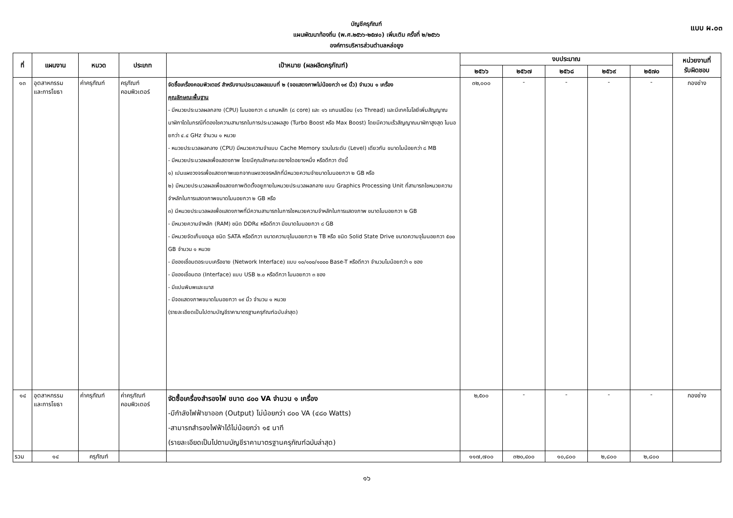แบบ ผ.๐๓
บัญชีครุภัณฑ์
แผนพัฒนาท้องถิ่น (พ.ศ.๒๕๖๖-๒๕๗๐) เพิ่มเติม ครั้งที่ ๒/๒๕๖๖
องค์การบริหารส่วนตำบลหล่อยูง
| ที่ | แผนงาน | หมวด | ประเภท | เป้าหมาย (ผลผลิตครุภัณฑ์) | งบประมาณ | | | | | หน่วยงานที่ รับผิดชอบ |
| --- | --- | --- | --- | --- | --- | --- | --- | --- | --- | --- |
| | | | | | ๒๕๖๖ | ๒๕๖๗ | ๒๕๖๘ | ๒๕๖๙ | ๒๕๗๐ | |
| ๑๓ | อุตสาหกรรม และการโยธา | ค่าครุภัณฑ์ | ครุภัณฑ์ คอมพิวเตอร์ | จัดซื้อเครื่องคอมพิวเตอร์ สำหรับงานประมวลผลแบบที่ ๒ (จอแสดงภาพไม่น้อยกว่า ๑๙ นิ้ว) จำนวน ๑ เครื่อง คุณลักษณะพื้นฐาน - มีหนวยประมวลผลกลาง (CPU) ไมนอยกวา ๘ แกนหลัก (๘ core) และ ๑๖ แกนเสมือน (๑๖ Thread) และมีเทคโนโลยีเพิ่มสัญญาณนาฬิกาไดในกรณีที่ตองใชความสามารถในการประมวลผลสูง (Turbo Boost หรือ Max Boost) โดยมีความเร็วสัญญาณนาฬิกาสูงสุด ไมนอยกว่า ๔.๔ GHz จำนวน ๑ หนวย - หนวยประมวลผลกลาง (CPU) มีหนวยความจำแบบ Cache Memory รวมในระดับ (Level) เดียวกัน ขนาดไมน้อยกว่า ๘ MB - มีหนวยประมวลผลเพื่อแสดงภาพ โดยมีคุณลักษณะอยางใดอยางหนึ่ง หรือดีกวา ดังนี้ ๑) เปนแผงวงจรเพื่อแสดงภาพแยกจากแผงวงจรหลักที่มีหนวยความจำขนาดไมนอยกวา ๒ GB หรือ ๒) มีหนวยประมวลผลเพื่อแสดงภาพติดตั้งอยูภายในหนวยประมวลผลกลาง แบบ Graphics Processing Unit ที่สามารถใชหนวยความจำหลักในการแสดงภาพขนาดไมนอยกวา ๒ GB หรือ ๓) มีหนวยประมวลผลเพื่อแสดงภาพที่มีความสามารถในการใชหนวยความจำหลักในการแสดงภาพ ขนาดไมนอยกวา ๒ GB - มีหนวยความจำหลัก (RAM) ชนิด DDR๔ หรือดีกวา มีขนาดไมนอยกวา ๘ GB - มีหนวยจัดเก็บขอมูล ชนิด SATA หรือดีกวา ขนาดความจุไมนอยกวา ๒ TB หรือ ชนิด Solid State Drive ขนาดความจุไมนอยกวา ๕๐๐ GB จำนวน ๑ หนวย - มีชองเชื่อมตอระบบเครือขาย (Network Interface) แบบ ๑๐/๑๐๐/๑๐๐๐ Base-T หรือดีกวา จำนวนไมน้อยกว่า ๑ ชอง - มีชองเชื่อมตอ (Interface) แบบ USB ๒.๐ หรือดีกวา ไมนอยกวา ๓ ชอง - มีแปนพิมพและเมาส - มีจอแสดงภาพขนาดไมนอยกวา ๑๙ นิ้ว จำนวน ๑ หนวย (รายละเอียดเป็นไปตามบัญชีราคามาตรฐานครุภัณฑ์ฉบับล่าสุด) | ๓๒,๐๐๐ | - | - | - | - | กองช่าง |
| ๑๔ | อุตสาหกรรม และการโยธา | ค่าครุภัณฑ์ | ค่าครุภัณฑ์ คอมพิวเตอร์ | จัดซื้อเครื่องสำรองไฟ ขนาด ๘๐๐ VA จำนวน ๑ เครื่อง -มีกำลังไฟฟ้าขาออก (Output) ไม่น้อยกว่า ๘๐๐ VA (๔๘๐ Watts) -สามารถสำรองไฟฟ้าได้ไม่น้อยกว่า ๑๕ นาที (รายละเอียดเป็นไปตามบัญชีราคามาตรฐานครุภัณฑ์ฉบับล่าสุด) | ๒,๕๐๐ | - | - | - | - | กองช่าง |
| รวม | ๑๔ | ครุภัณฑ์ | | | ๑๑๗,๗๐๐ | ๓๒๐,๔๐๐ | ๑๐,๘๐๐ | ๒,๘๐๐ | ๒,๘๐๐ | |
๑๖